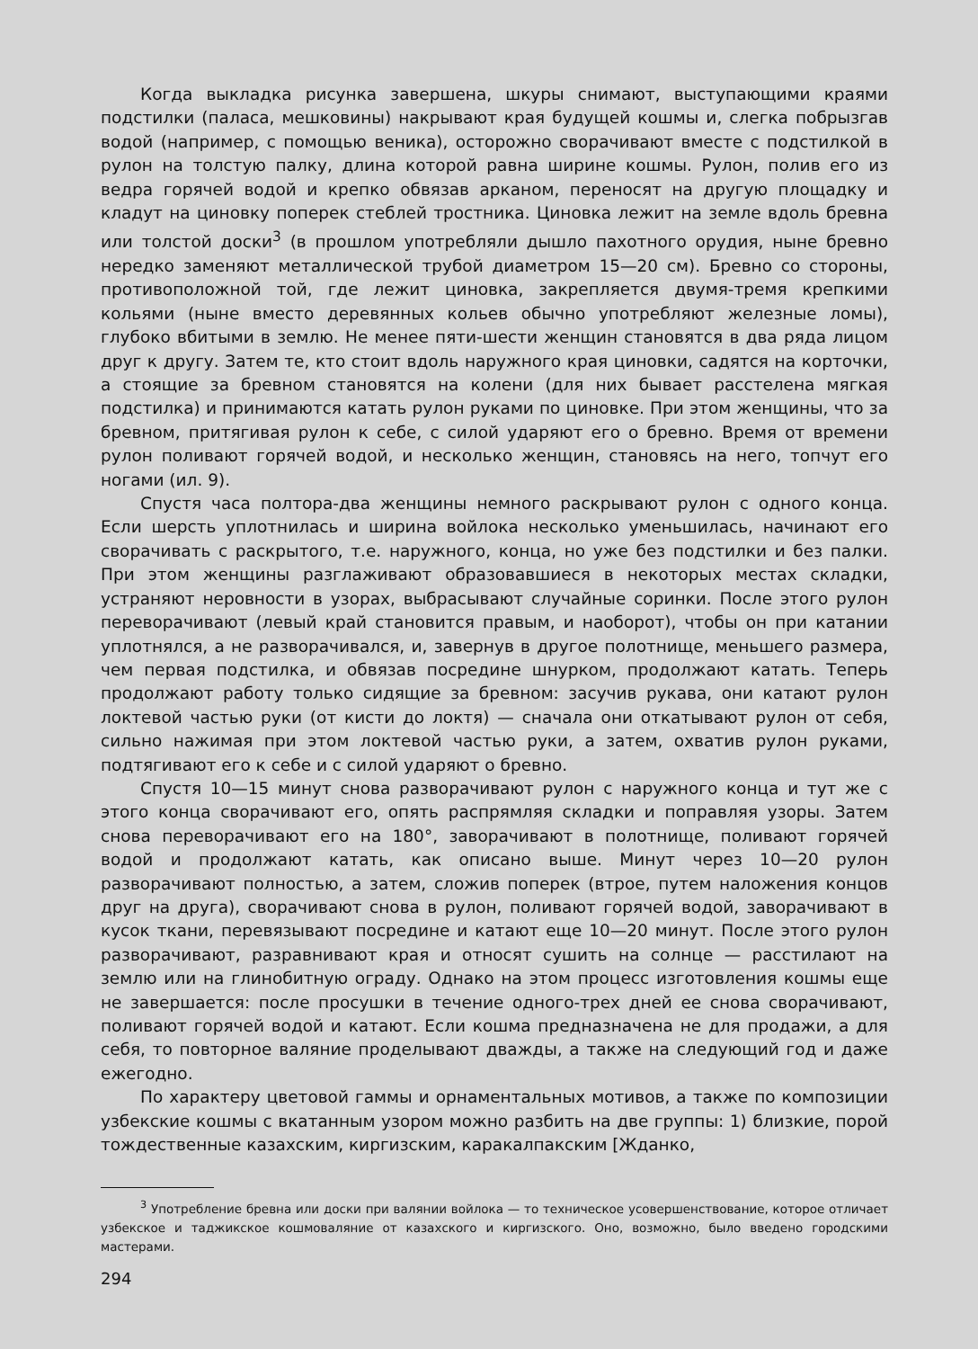Когда выкладка рисунка завершена, шкуры снимают, выступающими краями подстилки (паласа, мешковины) накрывают края будущей кошмы и, слегка побрызгав водой (например, с помощью веника), осторожно сворачивают вместе с подстилкой в рулон на толстую палку, длина которой равна ширине кошмы. Рулон, полив его из ведра горячей водой и крепко обвязав арканом, переносят на другую площадку и кладут на циновку поперек стеблей тростника. Циновка лежит на земле вдоль бревна или толстой доски<sup>3</sup> (в прошлом употребляли дышло пахотного орудия, ныне бревно нередко заменяют металлической трубой диаметром 15—20 см). Бревно со стороны, противоположной той, где лежит циновка, закрепляется двумя-тремя крепкими кольями (ныне вместо деревянных кольев обычно употребляют железные ломы), глубоко вбитыми в землю. Не менее пяти-шести женщин становятся в два ряда лицом друг к другу. Затем те, кто стоит вдоль наружного края циновки, садятся на корточки, а стоящие за бревном становятся на колени (для них бывает расстелена мягкая подстилка) и принимаются катать рулон руками по циновке. При этом женщины, что за бревном, притягивая рулон к себе, с силой ударяют его о бревно. Время от времени рулон поливают горячей водой, и несколько женщин, становясь на него, топчут его ногами (ил. 9).
Спустя часа полтора-два женщины немного раскрывают рулон с одного конца. Если шерсть уплотнилась и ширина войлока несколько уменьшилась, начинают его сворачивать с раскрытого, т.е. наружного, конца, но уже без подстилки и без палки. При этом женщины разглаживают образовавшиеся в некоторых местах складки, устраняют неровности в узорах, выбрасывают случайные соринки. После этого рулон переворачивают (левый край становится правым, и наоборот), чтобы он при катании уплотнялся, а не разворачивался, и, завернув в другое полотнище, меньшего размера, чем первая подстилка, и обвязав посредине шнурком, продолжают катать. Теперь продолжают работу только сидящие за бревном: засучив рукава, они катают рулон локтевой частью руки (от кисти до локтя) — сначала они откатывают рулон от себя, сильно нажимая при этом локтевой частью руки, а затем, охватив рулон руками, подтягивают его к себе и с силой ударяют о бревно.
Спустя 10—15 минут снова разворачивают рулон с наружного конца и тут же с этого конца сворачивают его, опять распрямляя складки и поправляя узоры. Затем снова переворачивают его на 180°, заворачивают в полотнище, поливают горячей водой и продолжают катать, как описано выше. Минут через 10—20 рулон разворачивают полностью, а затем, сложив поперек (втрое, путем наложения концов друг на друга), сворачивают снова в рулон, поливают горячей водой, заворачивают в кусок ткани, перевязывают посредине и катают еще 10—20 минут. После этого рулон разворачивают, разравнивают края и относят сушить на солнце — расстилают на землю или на глинобитную ограду. Однако на этом процесс изготовления кошмы еще не завершается: после просушки в течение одного-трех дней ее снова сворачивают, поливают горячей водой и катают. Если кошма предназначена не для продажи, а для себя, то повторное валяние проделывают дважды, а также на следующий год и даже ежегодно.
По характеру цветовой гаммы и орнаментальных мотивов, а также по композиции узбекские кошмы с вкатанным узором можно разбить на две группы: 1) близкие, порой тождественные казахским, киргизским, каракалпакским [Жданко,
<sup>3</sup> Употребление бревна или доски при валянии войлока — то техническое усовершенствование, которое отличает узбекское и таджикское кошмоваляние от казахского и киргизского. Оно, возможно, было введено городскими мастерами.
294